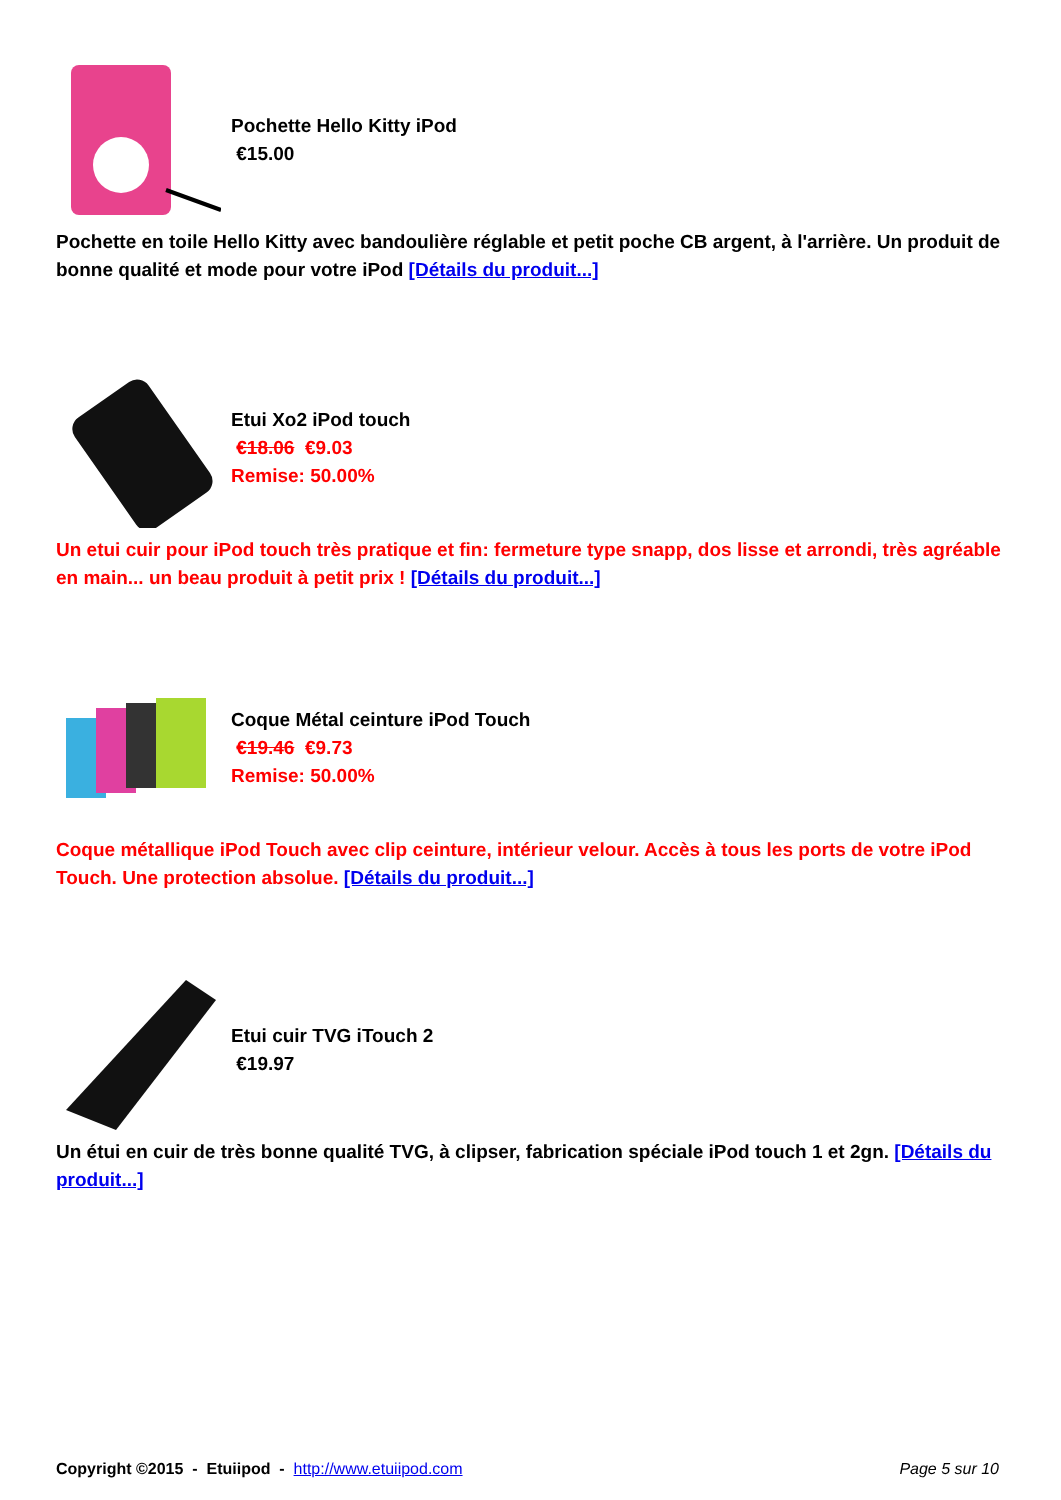Pochette Hello Kitty iPod
€15.00
Pochette en toile Hello Kitty avec bandoulière réglable et petit poche CB argent, à l'arrière. Un produit de bonne qualité et mode pour votre iPod [Détails du produit...]
Etui Xo2 iPod touch
€18.06 €9.03
Remise: 50.00%
Un etui cuir pour iPod touch très pratique et fin: fermeture type snapp, dos lisse et arrondi, très agréable en main... un beau produit à petit prix ! [Détails du produit...]
Coque Métal ceinture iPod Touch
€19.46 €9.73
Remise: 50.00%
Coque métallique iPod Touch avec clip ceinture, intérieur velour. Accès à tous les ports de votre iPod Touch. Une protection absolue. [Détails du produit...]
Etui cuir TVG iTouch 2
€19.97
Un étui en cuir de très bonne qualité TVG, à clipser, fabrication spéciale iPod touch 1 et 2gn. [Détails du produit...]
Copyright ©2015 - Etuiipod - http://www.etuiipod.com Page 5 sur 10